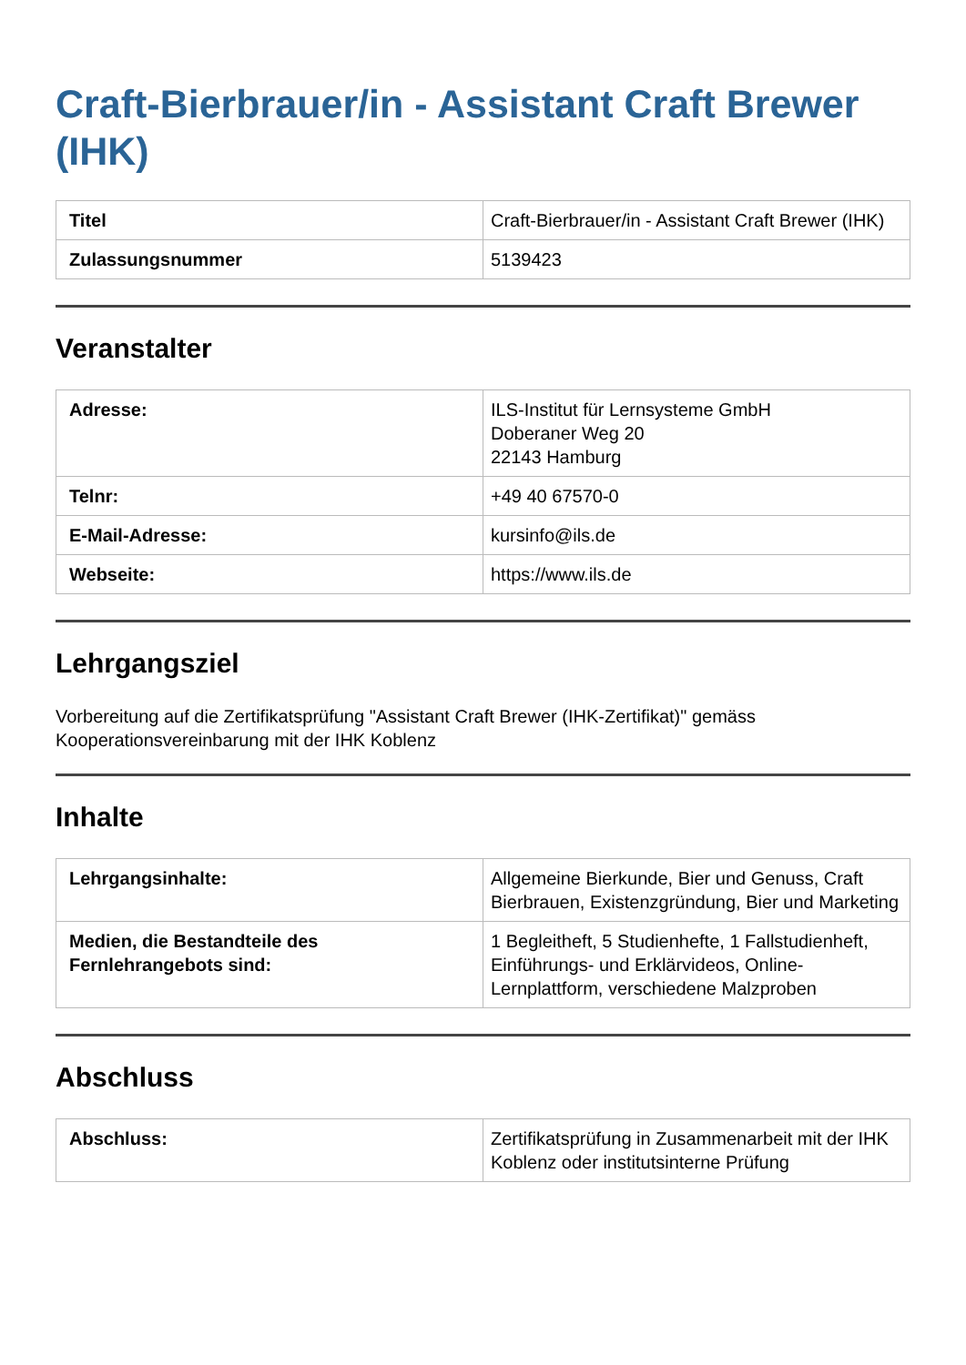Craft-Bierbrauer/in - Assistant Craft Brewer (IHK)
| Titel | Craft-Bierbrauer/in - Assistant Craft Brewer (IHK) |
| Zulassungsnummer | 5139423 |
Veranstalter
| Adresse: | ILS-Institut für Lernsysteme GmbH Doberaner Weg 20 22143 Hamburg |
| Telnr: | +49 40 67570-0 |
| E-Mail-Adresse: | kursinfo@ils.de |
| Webseite: | https://www.ils.de |
Lehrgangsziel
Vorbereitung auf die Zertifikatsprüfung "Assistant Craft Brewer (IHK-Zertifikat)" gemäss Kooperationsvereinbarung mit der IHK Koblenz
Inhalte
| Lehrgangsinhalte: | Allgemeine Bierkunde, Bier und Genuss, Craft Bierbrauen, Existenzgründung, Bier und Marketing |
| Medien, die Bestandteile des Fernlehrangebots sind: | 1 Begleitheft, 5 Studienhefte, 1 Fallstudienheft, Einführungs- und Erklärvideos, Online-Lernplattform, verschiedene Malzproben |
Abschluss
| Abschluss: | Zertifikatsprüfung in Zusammenarbeit mit der IHK Koblenz oder institutsinterne Prüfung |